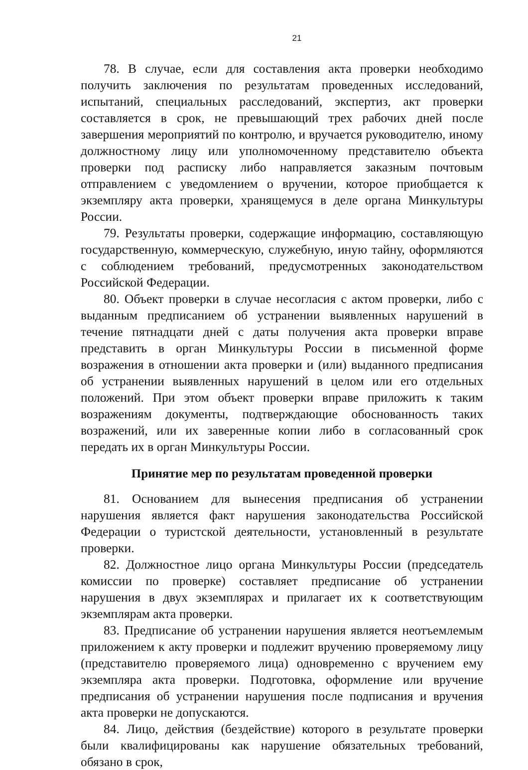21
78. В случае, если для составления акта проверки необходимо получить заключения по результатам проведенных исследований, испытаний, специальных расследований, экспертиз, акт проверки составляется в срок, не превышающий трех рабочих дней после завершения мероприятий по контролю, и вручается руководителю, иному должностному лицу или уполномоченному представителю объекта проверки под расписку либо направляется заказным почтовым отправлением с уведомлением о вручении, которое приобщается к экземпляру акта проверки, хранящемуся в деле органа Минкультуры России.
79. Результаты проверки, содержащие информацию, составляющую государственную, коммерческую, служебную, иную тайну, оформляются с соблюдением требований, предусмотренных законодательством Российской Федерации.
80. Объект проверки в случае несогласия с актом проверки, либо с выданным предписанием об устранении выявленных нарушений в течение пятнадцати дней с даты получения акта проверки вправе представить в орган Минкультуры России в письменной форме возражения в отношении акта проверки и (или) выданного предписания об устранении выявленных нарушений в целом или его отдельных положений. При этом объект проверки вправе приложить к таким возражениям документы, подтверждающие обоснованность таких возражений, или их заверенные копии либо в согласованный срок передать их в орган Минкультуры России.
Принятие мер по результатам проведенной проверки
81. Основанием для вынесения предписания об устранении нарушения является факт нарушения законодательства Российской Федерации о туристской деятельности, установленный в результате проверки.
82. Должностное лицо органа Минкультуры России (председатель комиссии по проверке) составляет предписание об устранении нарушения в двух экземплярах и прилагает их к соответствующим экземплярам акта проверки.
83. Предписание об устранении нарушения является неотъемлемым приложением к акту проверки и подлежит вручению проверяемому лицу (представителю проверяемого лица) одновременно с вручением ему экземпляра акта проверки. Подготовка, оформление или вручение предписания об устранении нарушения после подписания и вручения акта проверки не допускаются.
84. Лицо, действия (бездействие) которого в результате проверки были квалифицированы как нарушение обязательных требований, обязано в срок,